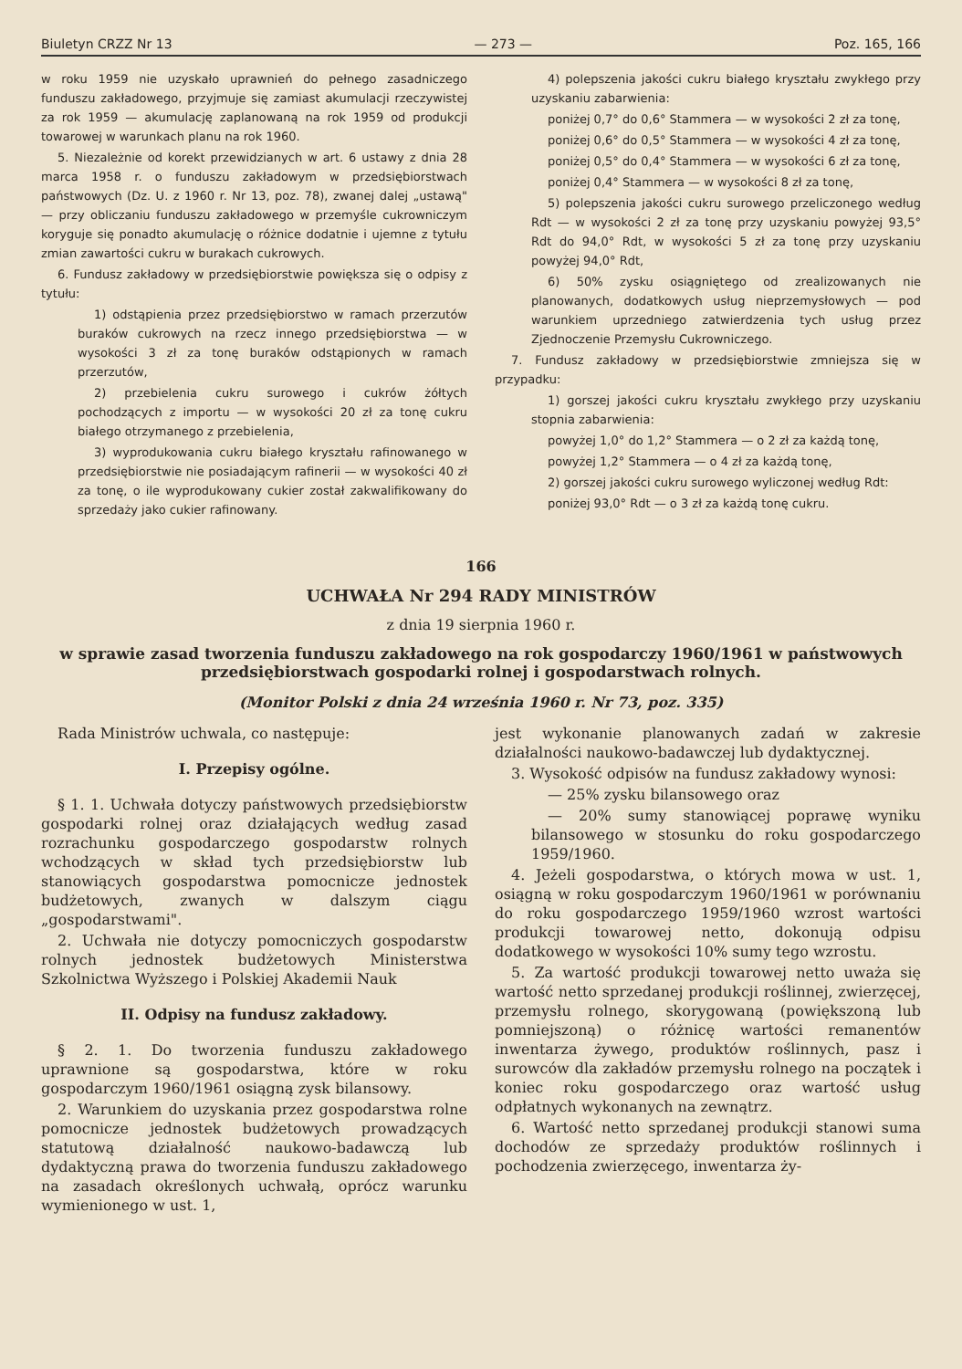Biuletyn CRZZ Nr 13 — 273 — Poz. 165, 166
w roku 1959 nie uzyskało uprawnień do pełnego zasadniczego funduszu zakładowego, przyjmuje się zamiast akumulacji rzeczywistej za rok 1959 — akumulację zaplanowaną na rok 1959 od produkcji towarowej w warunkach planu na rok 1960.
5. Niezależnie od korekt przewidzianych w art. 6 ustawy z dnia 28 marca 1958 r. o funduszu zakładowym w przedsiębiorstwach państwowych (Dz. U. z 1960 r. Nr 13, poz. 78), zwanej dalej „ustawą" — przy obliczaniu funduszu zakładowego w przemyśle cukrowniczym koryguje się ponadto akumulację o różnice dodatnie i ujemne z tytułu zmian zawartości cukru w burakach cukrowych.
6. Fundusz zakładowy w przedsiębiorstwie powiększa się o odpisy z tytułu:
1) odstąpienia przez przedsiębiorstwo w ramach przerzutów buraków cukrowych na rzecz innego przedsiębiorstwa — w wysokości 3 zł za tonę buraków odstąpionych w ramach przerzutów,
2) przebielenia cukru surowego i cukrów żółtych pochodzących z importu — w wysokości 20 zł za tonę cukru białego otrzymanego z przebielenia,
3) wyprodukowania cukru białego kryształu rafinowanego w przedsiębiorstwie nie posiadającym rafinerii — w wysokości 40 zł za tonę, o ile wyprodukowany cukier został zakwalifikowany do sprzedaży jako cukier rafinowany.
4) polepszenia jakości cukru białego kryształu zwykłego przy uzyskaniu zabarwienia:
poniżej 0,7° do 0,6° Stammera — w wysokości 2 zł za tonę,
poniżej 0,6° do 0,5° Stammera — w wysokości 4 zł za tonę,
poniżej 0,5° do 0,4° Stammera — w wysokości 6 zł za tonę,
poniżej 0,4° Stammera — w wysokości 8 zł za tonę,
5) polepszenia jakości cukru surowego przeliczonego według Rdt — w wysokości 2 zł za tonę przy uzyskaniu powyżej 93,5° Rdt do 94,0° Rdt, w wysokości 5 zł za tonę przy uzyskaniu powyżej 94,0° Rdt,
6) 50% zysku osiągniętego od zrealizowanych nie planowanych, dodatkowych usług nieprzemysłowych — pod warunkiem uprzedniego zatwierdzenia tych usług przez Zjednoczenie Przemysłu Cukrowniczego.
7. Fundusz zakładowy w przedsiębiorstwie zmniejsza się w przypadku:
1) gorszej jakości cukru kryształu zwykłego przy uzyskaniu stopnia zabarwienia:
powyżej 1,0° do 1,2° Stammera — o 2 zł za każdą tonę,
powyżej 1,2° Stammera — o 4 zł za każdą tonę,
2) gorszej jakości cukru surowego wyliczonej według Rdt:
poniżej 93,0° Rdt — o 3 zł za każdą tonę cukru.
166
UCHWAŁA Nr 294 RADY MINISTRÓW
z dnia 19 sierpnia 1960 r.
w sprawie zasad tworzenia funduszu zakładowego na rok gospodarczy 1960/1961 w państwowych przedsiębiorstwach gospodarki rolnej i gospodarstwach rolnych.
(Monitor Polski z dnia 24 września 1960 r. Nr 73, poz. 335)
Rada Ministrów uchwala, co następuje:
I. Przepisy ogólne.
§ 1. 1. Uchwała dotyczy państwowych przedsiębiorstw gospodarki rolnej oraz działających według zasad rozrachunku gospodarczego gospodarstw rolnych wchodzących w skład tych przedsiębiorstw lub stanowiących gospodarstwa pomocnicze jednostek budżetowych, zwanych w dalszym ciągu „gospodarstwami".
2. Uchwała nie dotyczy pomocniczych gospodarstw rolnych jednostek budżetowych Ministerstwa Szkolnictwa Wyższego i Polskiej Akademii Nauk
II. Odpisy na fundusz zakładowy.
§ 2. 1. Do tworzenia funduszu zakładowego uprawnione są gospodarstwa, które w roku gospodarczym 1960/1961 osiągną zysk bilansowy.
2. Warunkiem do uzyskania przez gospodarstwa rolne pomocnicze jednostek budżetowych prowadzących statutową działalność naukowo-badawczą lub dydaktyczną prawa do tworzenia funduszu zakładowego na zasadach określonych uchwałą, oprócz warunku wymienionego w ust. 1,
jest wykonanie planowanych zadań w zakresie działalności naukowo-badawczej lub dydaktycznej.
3. Wysokość odpisów na fundusz zakładowy wynosi:
— 25% zysku bilansowego oraz
— 20% sumy stanowiącej poprawę wyniku bilansowego w stosunku do roku gospodarczego 1959/1960.
4. Jeżeli gospodarstwa, o których mowa w ust. 1, osiągną w roku gospodarczym 1960/1961 w porównaniu do roku gospodarczego 1959/1960 wzrost wartości produkcji towarowej netto, dokonują odpisu dodatkowego w wysokości 10% sumy tego wzrostu.
5. Za wartość produkcji towarowej netto uważa się wartość netto sprzedanej produkcji roślinnej, zwierzęcej, przemysłu rolnego, skorygowaną (powiększoną lub pomniejszoną) o różnicę wartości remanentów inwentarza żywego, produktów roślinnych, pasz i surowców dla zakładów przemysłu rolnego na początek i koniec roku gospodarczego oraz wartość usług odpłatnych wykonanych na zewnątrz.
6. Wartość netto sprzedanej produkcji stanowi suma dochodów ze sprzedaży produktów roślinnych i pochodzenia zwierzęcego, inwentarza ży-